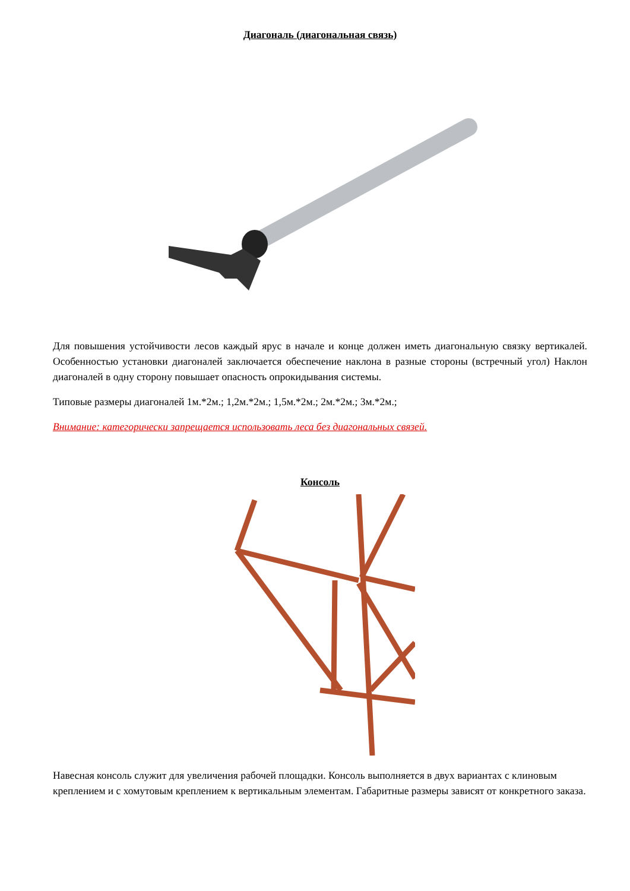Диагональ (диагональная связь)
Для повышения устойчивости лесов каждый ярус в начале и конце должен иметь диагональную связку вертикалей. Особенностью установки диагоналей заключается обеспечение наклона в разные стороны (встречный угол) Наклон диагоналей в одну сторону повышает опасность опрокидывания системы.
Типовые размеры диагоналей 1м.*2м.; 1,2м.*2м.; 1,5м.*2м.; 2м.*2м.; 3м.*2м.;
Внимание: категорически запрещается использовать леса без диагональных связей.
Консоль
Навесная консоль служит для увеличения рабочей площадки. Консоль выполняется в двух вариантах с клиновым креплением и с хомутовым креплением к вертикальным элементам. Габаритные размеры зависят от конкретного заказа.